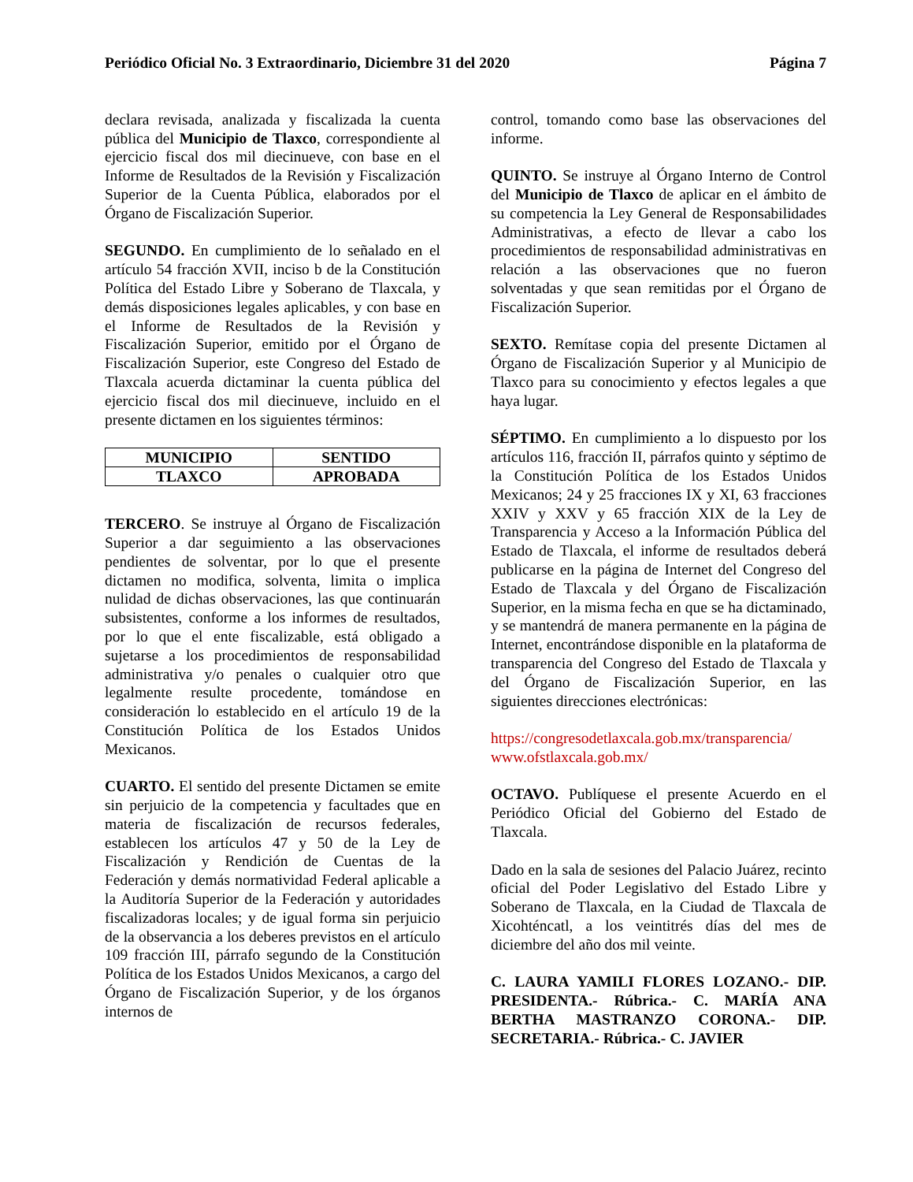Periódico Oficial No. 3 Extraordinario, Diciembre 31 del 2020 Página 7
declara revisada, analizada y fiscalizada la cuenta pública del Municipio de Tlaxco, correspondiente al ejercicio fiscal dos mil diecinueve, con base en el Informe de Resultados de la Revisión y Fiscalización Superior de la Cuenta Pública, elaborados por el Órgano de Fiscalización Superior.
SEGUNDO. En cumplimiento de lo señalado en el artículo 54 fracción XVII, inciso b de la Constitución Política del Estado Libre y Soberano de Tlaxcala, y demás disposiciones legales aplicables, y con base en el Informe de Resultados de la Revisión y Fiscalización Superior, emitido por el Órgano de Fiscalización Superior, este Congreso del Estado de Tlaxcala acuerda dictaminar la cuenta pública del ejercicio fiscal dos mil diecinueve, incluido en el presente dictamen en los siguientes términos:
| MUNICIPIO | SENTIDO |
| --- | --- |
| TLAXCO | APROBADA |
TERCERO. Se instruye al Órgano de Fiscalización Superior a dar seguimiento a las observaciones pendientes de solventar, por lo que el presente dictamen no modifica, solventa, limita o implica nulidad de dichas observaciones, las que continuarán subsistentes, conforme a los informes de resultados, por lo que el ente fiscalizable, está obligado a sujetarse a los procedimientos de responsabilidad administrativa y/o penales o cualquier otro que legalmente resulte procedente, tomándose en consideración lo establecido en el artículo 19 de la Constitución Política de los Estados Unidos Mexicanos.
CUARTO. El sentido del presente Dictamen se emite sin perjuicio de la competencia y facultades que en materia de fiscalización de recursos federales, establecen los artículos 47 y 50 de la Ley de Fiscalización y Rendición de Cuentas de la Federación y demás normatividad Federal aplicable a la Auditoría Superior de la Federación y autoridades fiscalizadoras locales; y de igual forma sin perjuicio de la observancia a los deberes previstos en el artículo 109 fracción III, párrafo segundo de la Constitución Política de los Estados Unidos Mexicanos, a cargo del Órgano de Fiscalización Superior, y de los órganos internos de
control, tomando como base las observaciones del informe.
QUINTO. Se instruye al Órgano Interno de Control del Municipio de Tlaxco de aplicar en el ámbito de su competencia la Ley General de Responsabilidades Administrativas, a efecto de llevar a cabo los procedimientos de responsabilidad administrativas en relación a las observaciones que no fueron solventadas y que sean remitidas por el Órgano de Fiscalización Superior.
SEXTO. Remítase copia del presente Dictamen al Órgano de Fiscalización Superior y al Municipio de Tlaxco para su conocimiento y efectos legales a que haya lugar.
SÉPTIMO. En cumplimiento a lo dispuesto por los artículos 116, fracción II, párrafos quinto y séptimo de la Constitución Política de los Estados Unidos Mexicanos; 24 y 25 fracciones IX y XI, 63 fracciones XXIV y XXV y 65 fracción XIX de la Ley de Transparencia y Acceso a la Información Pública del Estado de Tlaxcala, el informe de resultados deberá publicarse en la página de Internet del Congreso del Estado de Tlaxcala y del Órgano de Fiscalización Superior, en la misma fecha en que se ha dictaminado, y se mantendrá de manera permanente en la página de Internet, encontrándose disponible en la plataforma de transparencia del Congreso del Estado de Tlaxcala y del Órgano de Fiscalización Superior, en las siguientes direcciones electrónicas:
https://congresodetlaxcala.gob.mx/transparencia/
www.ofstlaxcala.gob.mx/
OCTAVO. Publíquese el presente Acuerdo en el Periódico Oficial del Gobierno del Estado de Tlaxcala.
Dado en la sala de sesiones del Palacio Juárez, recinto oficial del Poder Legislativo del Estado Libre y Soberano de Tlaxcala, en la Ciudad de Tlaxcala de Xicohténcatl, a los veintitrés días del mes de diciembre del año dos mil veinte.
C. LAURA YAMILI FLORES LOZANO.- DIP. PRESIDENTA.- Rúbrica.- C. MARÍA ANA BERTHA MASTRANZO CORONA.- DIP. SECRETARIA.- Rúbrica.- C. JAVIER